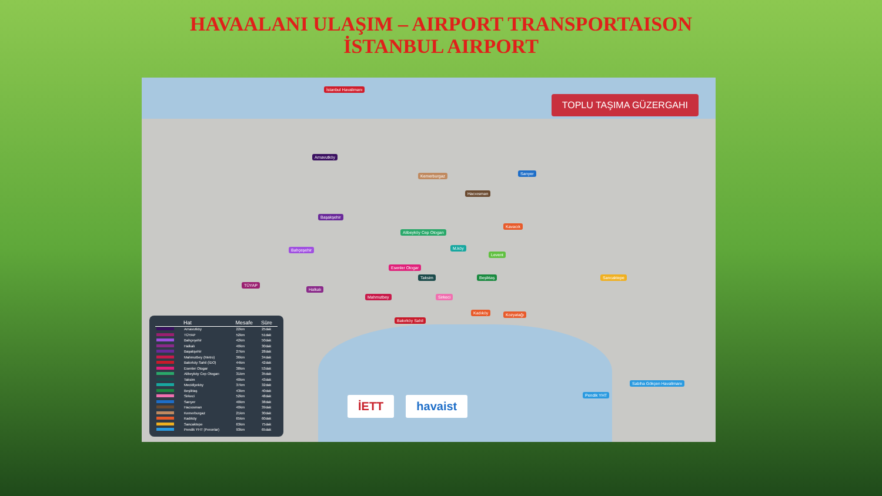HAVAALANI ULAŞIM – AIRPORT TRANSPORTAISON
İSTANBUL AIRPORT
TOPLU TAŞIMA GÜZERGAHI
İstanbul Havalimanı
Arnavutköy
Sarıyer
Kemerburgaz
Hacıosman
Başakşehir
Kavacık
Alibeyköy Cep Otogarı
Bahçeşehir M.köy
Levent
Esenler Otogar
Taksim Beşiktaş Sancaktepe
TÜYAP
Halkalı
Mahmutbey Sirkeci
Kadıköy Kozyatağı
Bakırköy Sahil
Sabiha Gökçen Havalimanı
Pendik YHT
İETT havaist
| | Hat | Mesafe | Süre |
| --- | --- | --- | --- |
| | Arnavutköy | 22km | 25dak |
| | TÜYAP | 52km | 51dak |
| | Bahçeşehir | 42km | 50dak |
| | Halkalı | 40km | 30dak |
| | Başakşehir | 27km | 28dak |
| | Mahmutbey (Metro) | 36km | 34dak |
| | Bakırköy Sahil (İDO) | 44km | 42dak |
| | Esenler Otogar | 38km | 53dak |
| | Alibeyköy Cep Otogarı | 31km | 35dak |
| | Taksim | 40km | 43dak |
| | Mecidiyeköy | 37km | 32dak |
| | Beşiktaş | 43km | 40dak |
| | Sirkeci | 52km | 48dak |
| | Sarıyer | 40km | 38dak |
| | Hacıosman | 40km | 39dak |
| | Kemerburgaz | 21km | 30dak |
| | Kadıköy | 65km | 60dak |
| | Sancaktepe | 63km | 75dak |
| | Pendik YHT (Peronlar) | 93km | 65dak |